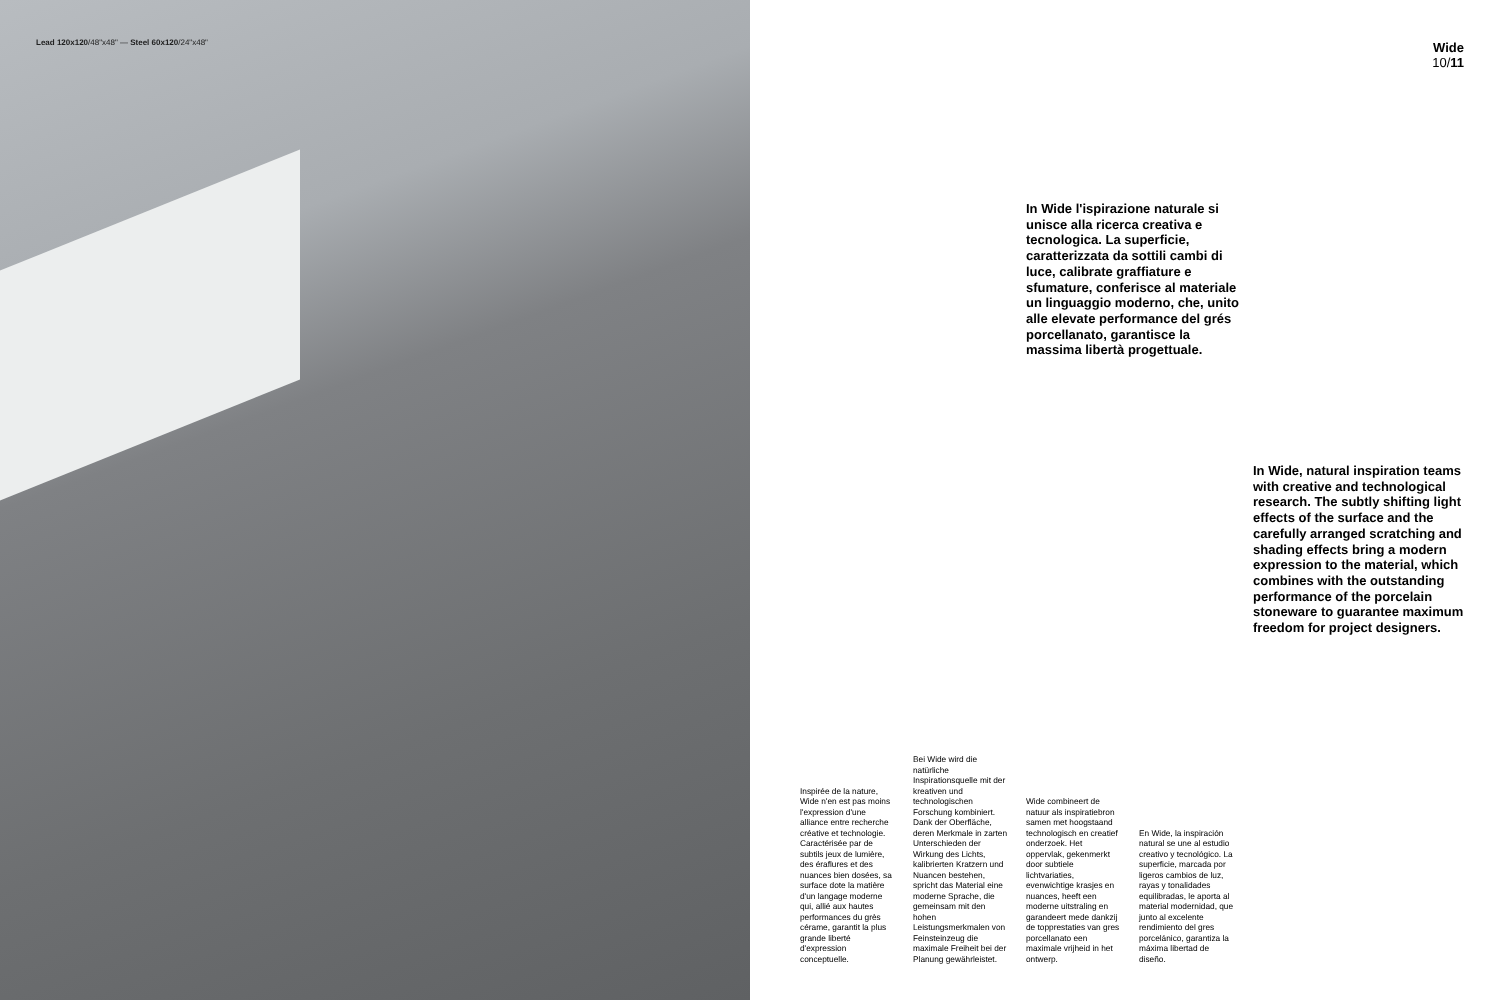Lead 120x120/48"x48" — Steel 60x120/24"x48"
Wide
10/11
In Wide l'ispirazione naturale si unisce alla ricerca creativa e tecnologica. La superficie, caratterizzata da sottili cambi di luce, calibrate graffiature e sfumature, conferisce al materiale un linguaggio moderno, che, unito alle elevate performance del grés porcellanato, garantisce la massima libertà progettuale.
In Wide, natural inspiration teams with creative and technological research. The subtly shifting light effects of the surface and the carefully arranged scratching and shading effects bring a modern expression to the material, which combines with the outstanding performance of the porcelain stoneware to guarantee maximum freedom for project designers.
Inspirée de la nature, Wide n'en est pas moins l'expression d'une alliance entre recherche créative et technologie. Caractérisée par de subtils jeux de lumière, des éraflures et des nuances bien dosées, sa surface dote la matière d'un langage moderne qui, allié aux hautes performances du grès cérame, garantit la plus grande liberté d'expression conceptuelle.
Bei Wide wird die natürliche Inspirationsquelle mit der kreativen und technologischen Forschung kombiniert. Dank der Oberfläche, deren Merkmale in zarten Unterschieden der Wirkung des Lichts, kalibrierten Kratzern und Nuancen bestehen, spricht das Material eine moderne Sprache, die gemeinsam mit den hohen Leistungsmerkmalen von Feinsteinzeug die maximale Freiheit bei der Planung gewährleistet.
Wide combineert de natuur als inspiratiebron samen met hoogstaand technologisch en creatief onderzoek. Het oppervlak, gekenmerkt door subtiele lichtvariaties, evenwichtige krasjes en nuances, heeft een moderne uitstraling en garandeert mede dankzij de topprestaties van gres porcellanato een maximale vrijheid in het ontwerp.
En Wide, la inspiración natural se une al estudio creativo y tecnológico. La superficie, marcada por ligeros cambios de luz, rayas y tonalidades equilibradas, le aporta al material modernidad, que junto al excelente rendimiento del gres porcelánico, garantiza la máxima libertad de diseño.